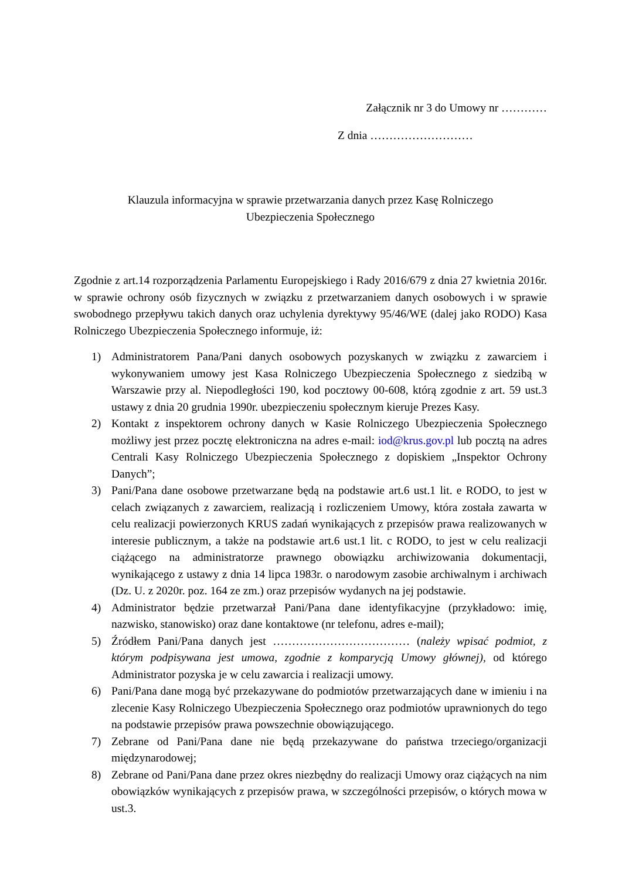Załącznik nr 3 do Umowy nr …………
Z dnia ………………………
Klauzula informacyjna w sprawie przetwarzania danych przez Kasę Rolniczego
Ubezpieczenia Społecznego
Zgodnie z art.14 rozporządzenia Parlamentu Europejskiego i Rady 2016/679 z dnia 27 kwietnia 2016r. w sprawie ochrony osób fizycznych w związku z przetwarzaniem danych osobowych i w sprawie swobodnego przepływu takich danych oraz uchylenia dyrektywy 95/46/WE (dalej jako RODO) Kasa Rolniczego Ubezpieczenia Społecznego informuje, iż:
1) Administratorem Pana/Pani danych osobowych pozyskanych w związku z zawarciem i wykonywaniem umowy jest Kasa Rolniczego Ubezpieczenia Społecznego z siedzibą w Warszawie przy al. Niepodległości 190, kod pocztowy 00-608, którą zgodnie z art. 59 ust.3 ustawy z dnia 20 grudnia 1990r. ubezpieczeniu społecznym kieruje Prezes Kasy.
2) Kontakt z inspektorem ochrony danych w Kasie Rolniczego Ubezpieczenia Społecznego możliwy jest przez pocztę elektroniczna na adres e-mail: iod@krus.gov.pl lub pocztą na adres Centrali Kasy Rolniczego Ubezpieczenia Społecznego z dopiskiem „Inspektor Ochrony Danych”;
3) Pani/Pana dane osobowe przetwarzane będą na podstawie art.6 ust.1 lit. e RODO, to jest w celach związanych z zawarciem, realizacją i rozliczeniem Umowy, która została zawarta w celu realizacji powierzonych KRUS zadań wynikających z przepisów prawa realizowanych w interesie publicznym, a także na podstawie art.6 ust.1 lit. c RODO, to jest w celu realizacji ciążącego na administratorze prawnego obowiązku archiwizowania dokumentacji, wynikającego z ustawy z dnia 14 lipca 1983r. o narodowym zasobie archiwalnym i archiwach (Dz. U. z 2020r. poz. 164 ze zm.) oraz przepisów wydanych na jej podstawie.
4) Administrator będzie przetwarzał Pani/Pana dane identyfikacyjne (przykładowo: imię, nazwisko, stanowisko) oraz dane kontaktowe (nr telefonu, adres e-mail);
5) Źródłem Pani/Pana danych jest ……………………………… (należy wpisać podmiot, z którym podpisywana jest umowa, zgodnie z komparycją Umowy głównej), od którego Administrator pozyska je w celu zawarcia i realizacji umowy.
6) Pani/Pana dane mogą być przekazywane do podmiotów przetwarzających dane w imieniu i na zlecenie Kasy Rolniczego Ubezpieczenia Społecznego oraz podmiotów uprawnionych do tego na podstawie przepisów prawa powszechnie obowiązującego.
7) Zebrane od Pani/Pana dane nie będą przekazywane do państwa trzeciego/organizacji międzynarodowej;
8) Zebrane od Pani/Pana dane przez okres niezbędny do realizacji Umowy oraz ciążących na nim obowiązków wynikających z przepisów prawa, w szczególności przepisów, o których mowa w ust.3.